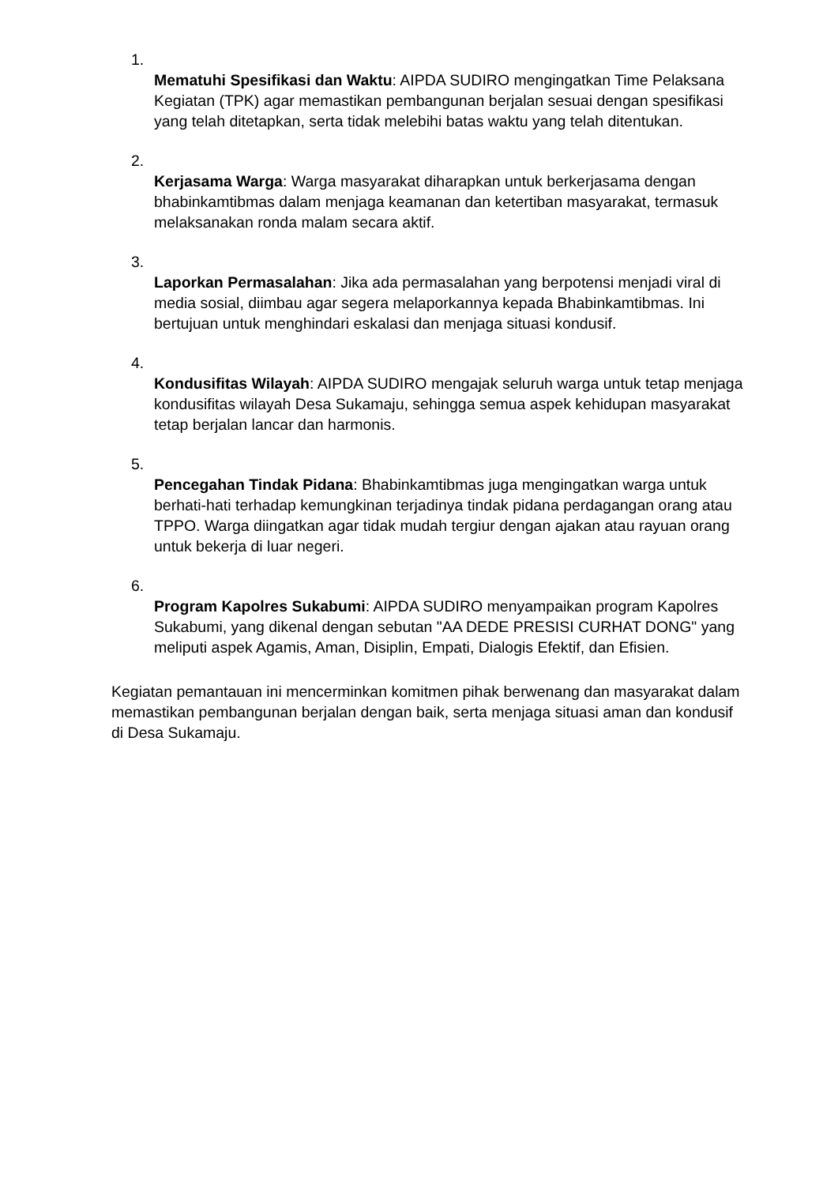1.
Mematuhi Spesifikasi dan Waktu: AIPDA SUDIRO mengingatkan Time Pelaksana Kegiatan (TPK) agar memastikan pembangunan berjalan sesuai dengan spesifikasi yang telah ditetapkan, serta tidak melebihi batas waktu yang telah ditentukan.
2.
Kerjasama Warga: Warga masyarakat diharapkan untuk berkerjasama dengan bhabinkamtibmas dalam menjaga keamanan dan ketertiban masyarakat, termasuk melaksanakan ronda malam secara aktif.
3.
Laporkan Permasalahan: Jika ada permasalahan yang berpotensi menjadi viral di media sosial, diimbau agar segera melaporkannya kepada Bhabinkamtibmas. Ini bertujuan untuk menghindari eskalasi dan menjaga situasi kondusif.
4.
Kondusifitas Wilayah: AIPDA SUDIRO mengajak seluruh warga untuk tetap menjaga kondusifitas wilayah Desa Sukamaju, sehingga semua aspek kehidupan masyarakat tetap berjalan lancar dan harmonis.
5.
Pencegahan Tindak Pidana: Bhabinkamtibmas juga mengingatkan warga untuk berhati-hati terhadap kemungkinan terjadinya tindak pidana perdagangan orang atau TPPO. Warga diingatkan agar tidak mudah tergiur dengan ajakan atau rayuan orang untuk bekerja di luar negeri.
6.
Program Kapolres Sukabumi: AIPDA SUDIRO menyampaikan program Kapolres Sukabumi, yang dikenal dengan sebutan "AA DEDE PRESISI CURHAT DONG" yang meliputi aspek Agamis, Aman, Disiplin, Empati, Dialogis Efektif, dan Efisien.
Kegiatan pemantauan ini mencerminkan komitmen pihak berwenang dan masyarakat dalam memastikan pembangunan berjalan dengan baik, serta menjaga situasi aman dan kondusif di Desa Sukamaju.